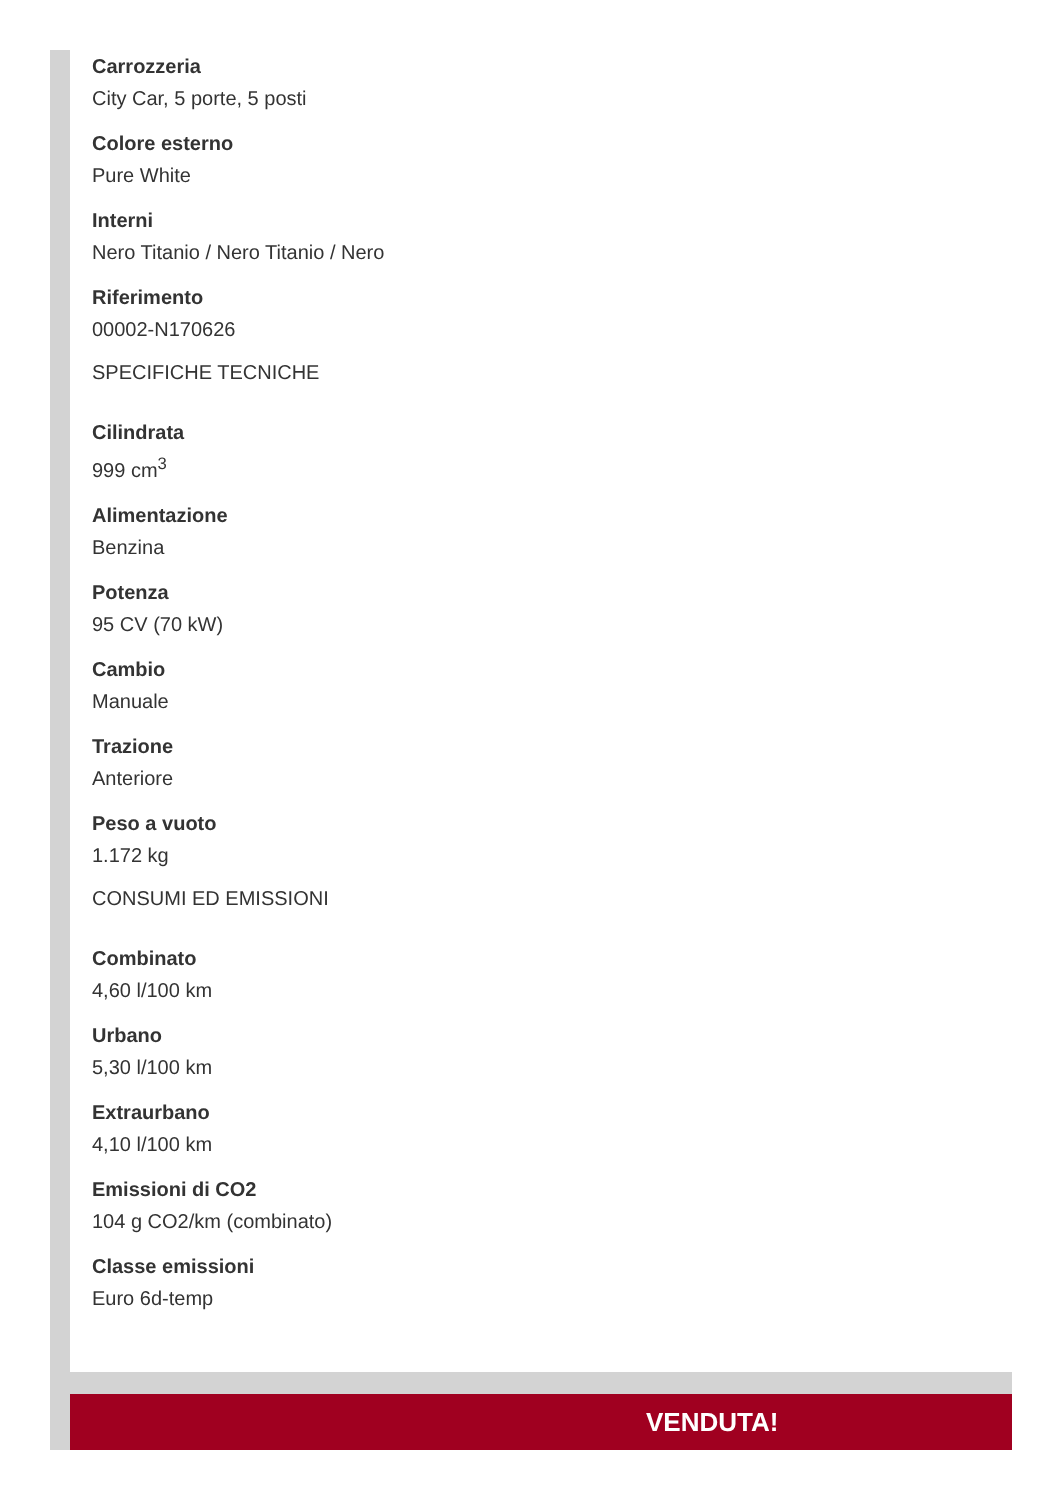Carrozzeria
City Car, 5 porte, 5 posti
Colore esterno
Pure White
Interni
Nero Titanio / Nero Titanio / Nero
Riferimento
00002-N170626
SPECIFICHE TECNICHE
Cilindrata
999 cm<sup>3</sup>
Alimentazione
Benzina
Potenza
95 CV (70 kW)
Cambio
Manuale
Trazione
Anteriore
Peso a vuoto
1.172 kg
CONSUMI ED EMISSIONI
Combinato
4,60 l/100 km
Urbano
5,30 l/100 km
Extraurbano
4,10 l/100 km
Emissioni di CO2
104 g CO2/km (combinato)
Classe emissioni
Euro 6d-temp
VENDUTA!